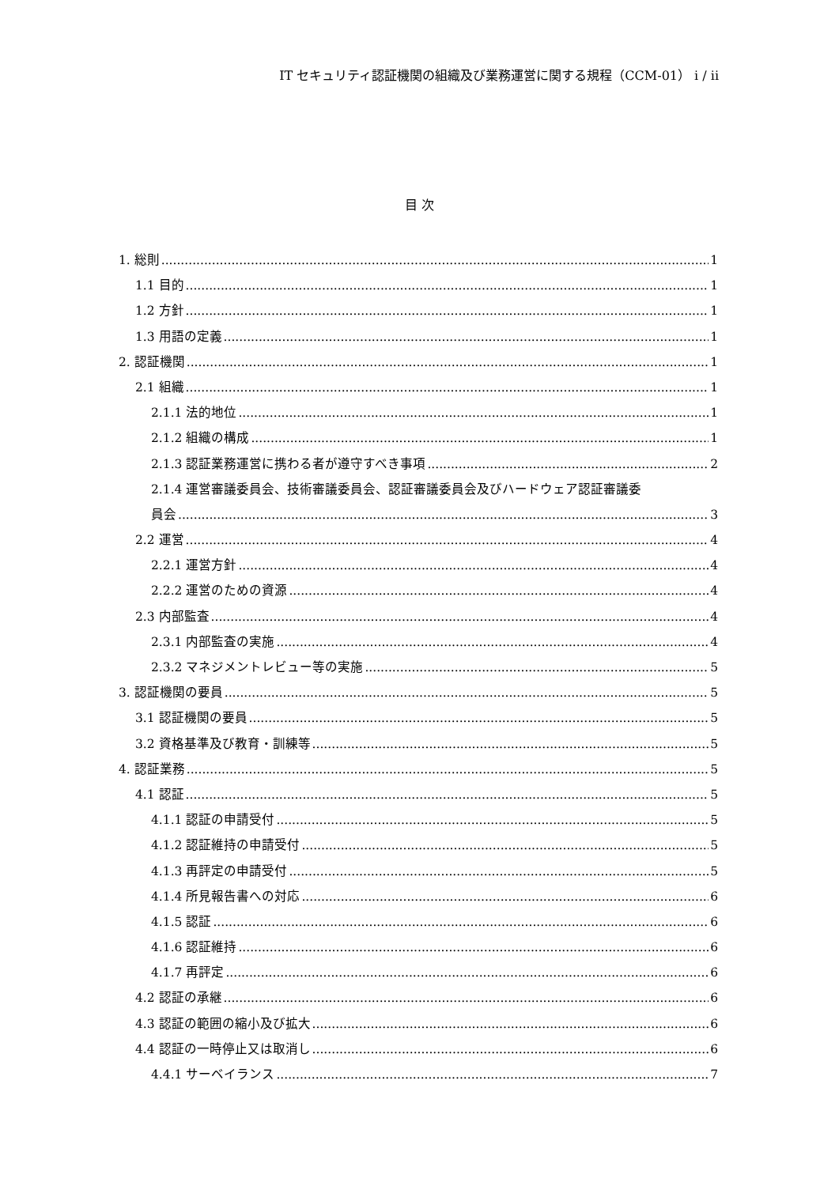IT セキュリティ認証機関の組織及び業務運営に関する規程（CCM-01） i / ii
目 次
1. 総則 1
1.1 目的 1
1.2 方針 1
1.3 用語の定義 1
2. 認証機関 1
2.1 組織 1
2.1.1 法的地位 1
2.1.2 組織の構成 1
2.1.3 認証業務運営に携わる者が遵守すべき事項 2
2.1.4 運営審議委員会、技術審議委員会、認証審議委員会及びハードウェア認証審議委
員会 3
2.2 運営 4
2.2.1 運営方針 4
2.2.2 運営のための資源 4
2.3 内部監査 4
2.3.1 内部監査の実施 4
2.3.2 マネジメントレビュー等の実施 5
3. 認証機関の要員 5
3.1 認証機関の要員 5
3.2 資格基準及び教育・訓練等 5
4. 認証業務 5
4.1 認証 5
4.1.1 認証の申請受付 5
4.1.2 認証維持の申請受付 5
4.1.3 再評定の申請受付 5
4.1.4 所見報告書への対応 6
4.1.5 認証 6
4.1.6 認証維持 6
4.1.7 再評定 6
4.2 認証の承継 6
4.3 認証の範囲の縮小及び拡大 6
4.4 認証の一時停止又は取消し 6
4.4.1 サーベイランス 7